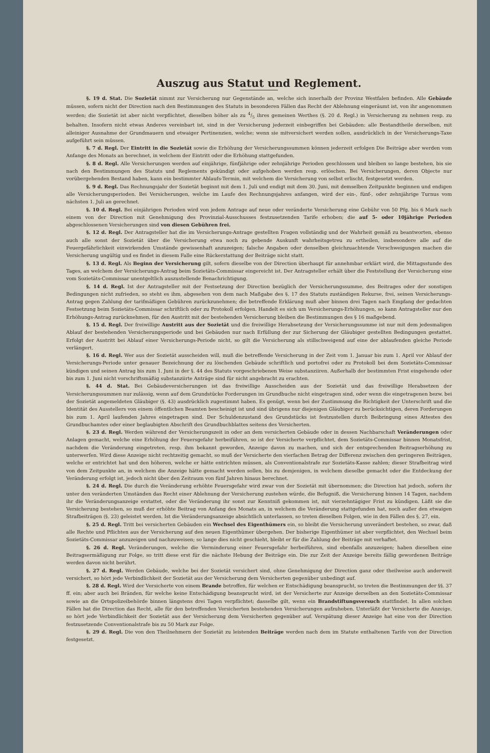Auszug aus Statut und Reglement.
§. 19 d. Stat. Die Sozietät nimmt zur Versicherung nur Gegenstände an, welche sich innerhalb der Provinz Westfalen befinden. Alle Gebäude müssen, sofern nicht der Direction nach den Bestimmungen des Statuts in besonderen Fällen das Recht der Ablehnung eingeräumt ist, von ihr angenommen werden; die Sozietät ist aber nicht verpflichtet, dieselben höher als zu 4/5 ihres gemeinen Werthes (§. 20 d. Regl.) in Versicherung zu nehmen resp. zu behalten. Insofern nicht etwas Anderes vereinbart ist, sind in der Versicherung jederzeit einbegriffen bei Gebäuden: alle Bestandtheile derselben, mit alleiniger Ausnahme der Grundmauern und etwaiger Pertinenzien, welche; wenn sie mitversichert werden sollen, ausdrücklich in der Versicherungs-Taxe aufgeführt sein müssen.
§. 7 d. Regl. Der Eintritt in die Sozietät sowie die Erhöhung der Versicherungssummen können jederzeit erfolgen Die Beiträge aber werden vom Anfange des Monats an berechnet, in welchem der Eintritt oder die Erhöhung stattgefunden.
§. 8 d. Regl. Alle Versicherungen werden auf einjährige, fünfjährige oder zehnjährige Perioden geschlossen und bleiben so lange bestehen, bis sie nach den Bestimmungen des Statuts und Reglements gekündigt oder aufgehoben werden resp. erlöschen. Bei Versicherungen, deren Objecte nur vorübergehenden Bestand haben, kann ein bestimmter Ablaufs-Termin, mit welchem die Versicherung von selbst erlischt, festgesetzt werden.
§. 9 d. Regl. Das Rechnungsjahr der Sozietät beginnt mit dem 1. Juli und endigt mit dem 30. Juni, mit demselben Zeitpunkte beginnen und endigen alle Versicherungsperioden. Bei Versicherungen, welche im Laufe des Rechnungsjahres anfangen, wird der ein-, fünf-, oder zehnjährige Turnus vom nächsten 1. Juli an gerechnet.
§. 10 d. Regl. Bei einjährigen Perioden wird von jedem Antrage auf neue oder veränderte Versicherung eine Gebühr von 50 Pfg. bis 6 Mark nach einem von der Direction mit Genehmigung des Provinzial-Ausschusses festzusetzenden Tarife erhoben; die auf 5- oder 10jährige Perioden abgeschlossenen Versicherungen sind von diesen Gebühren frei.
§. 12 d. Regl. Der Antragsteller hat die im Versicherungs-Antrage gestellten Fragen vollständig und der Wahrheit gemäß zu beantworten, ebenso auch alle sonst der Sozietät über die Versicherung etwa noch zu gebende Auskunft wahrheitsgetreu zu ertheilen, insbesondere alle auf die Feuergefährlichkeit einwirkenden Umstände gewissenhaft anzuzeigen; falsche Angaben oder denselben gleichzuachtende Verschweigungen machen die Versicherung ungültig und es findet in diesem Falle eine Rückerstattung der Beiträge nicht statt.
§. 13 d. Regl. Als Beginn der Versicherung gilt, sofern dieselbe von der Direction überhaupt für annehmbar erklärt wird, die Mittagsstunde des Tages, an welchem der Versicherungs-Antrag beim Sozietäts-Commissar eingereicht ist. Der Antragsteller erhält über die Feststellung der Versicherung eine vom Sozietäts-Commissar unentgeltlich auszustellende Benachrichtigung.
§. 14 d. Regl. Ist der Antragsteller mit der Festsetzung der Direction bezüglich der Versicherungssumme, des Beitrages oder der sonstigen Bedingungen nicht zufrieden, so steht es ihm, abgesehen von dem nach Maßgabe des §. 17 des Statuts zuständigen Rekurse, frei, seinen Versicherungs-Antrag gegen Zahlung der tarifmäßigen Gebühren zurückzunehmen; die betreffende Erklärung muß aber binnen drei Tagen nach Empfang der gedachten Festsetzung beim Sozietäts-Commissar schriftlich oder zu Protokoll erfolgen. Handelt es sich um Versicherungs-Erhöhungen, so kann Antragsteller nur den Erhöhungs-Antrag zurücknehmen, für den Austritt mit der bestehenden Versicherung bleiben die Bestimmungen des § 16 maßgebend.
§. 15 d. Regl. Der freiwillige Austritt aus der Sozietät und die freiwillige Herabsetzung der Versicherungssumme ist nur mit dem jedesmaligen Ablauf der bestehenden Versicherungsperiode und bei Gebäuden nur nach Erfüllung der zur Sicherung der Gläubiger gestellten Bedingungen gestattet. Erfolgt der Austritt bei Ablauf einer Versicherungs-Periode nicht, so gilt die Versicherung als stillschweigend auf eine der ablaufenden gleiche Periode verlängert.
§. 16 d. Regl. Wer aus der Sozietät ausscheiden will, muß die betreffende Versicherung in der Zeit vom 1. Januar bis zum 1. April vor Ablauf der Versicherungs-Periode unter genauer Bezeichnung der zu löschenden Gebäude schriftlich und portofrei oder zu Protokoll bei dem Sozietäts-Commissar kündigen und seinen Antrag bis zum 1. Juni in der §. 44 des Statuts vorgeschriebenen Weise substanziiren. Außerhalb der bestimmten Frist eingehende oder bis zum 1. Juni nicht vorschriftsmäßig substanziirte Anträge sind für nicht angebracht zu erachten.
§. 44 d. Stat. Bei Gebäudeversicherungen ist das freiwillige Ausscheiden aus der Sozietät und das freiwillige Herabsetzen der Versicherungssummen nur zulässig, wenn auf dem Grundstücke Forderungen im Grundbuche nicht eingetragen sind, oder wenn die eingetragenen bezw. bei der Sozietät angemeldeten Gläubiger (§. 43) ausdrücklich zugestimmt haben. Es genügt, wenn bei der Zustimmung die Richtigkeit der Unterschrift und die Identität des Ausstellers von einem öffentlichen Beamten bescheinigt ist und sind übrigens nur diejenigen Gläubiger zu berücksichtigen, deren Forderungen bis zum 1. April laufenden Jahres eingetragen sind. Der Schuldenzustand des Grundstücks ist festzustellen durch Beibringung eines Attestes des Grundbuchamtes oder einer beglaubigten Abschrift des Grundbuchblattes seitens des Versicherten.
§. 23 d. Regl. Werden während der Versicherungszeit in oder an dem versicherten Gebäude oder in dessen Nachbarschaft Veränderungen oder Anlagen gemacht, welche eine Erhöhung der Feuersgefahr herbeiführen, so ist der Versicherte verpflichtet, dem Sozietäts-Commissar binnen Monatsfrist, nachdem die Veränderung eingetreten, resp. ihm bekannt geworden, Anzeige davon zu machen, und sich der entsprechenden Beitragserhöhung zu unterwerfen. Wird diese Anzeige nicht rechtzeitig gemacht, so muß der Versicherte den vierfachen Betrag der Differenz zwischen den geringeren Beiträgen, welche er entrichtet hat und den höheren, welche er hätte entrichten müssen, als Conventionalstrafe zur Sozietäts-Kasse zahlen; dieser Strafbeitrag wird von dem Zeitpunkte an, in welchem die Anzeige hätte gemacht werden sollen, bis zu demjenigen, in welchem dieselbe gemacht oder die Entdeckung der Veränderung erfolgt ist, jedoch nicht über den Zeitraum von fünf Jahren hinaus berechnet.
§. 24 d. Regl. Die durch die Veränderung erhöhte Feuersgefahr wird zwar von der Sozietät mit übernommen; die Direction hat jedoch, sofern ihr unter den veränderten Umständen das Recht einer Ablehnung der Versicherung zustehen würde, die Befugniß, die Versicherung binnen 14 Tagen, nachdem ihr die Veränderungsanzeige erstattet, oder die Veränderung ihr sonst zur Kenntniß gekommen ist, mit vierzehntägiger Frist zu kündigen. Läßt sie die Versicherung bestehen, so muß der erhöhte Beitrag von Anfang des Monats an, in welchem die Veränderung stattgefunden hat, noch außer den etwaigen Strafbeiträgen (§. 23) geleistet werden. Ist die Veränderungsanzeige absichtlich unterlassen, so treten dieselben Folgen, wie in den Fällen des §. 27, ein.
§. 25 d. Regl. Tritt bei versicherten Gebäuden ein Wechsel des Eigenthümers ein, so bleibt die Versicherung unverändert bestehen, so zwar, daß alle Rechte und Pflichten aus der Versicherung auf den neuen Eigenthümer übergehen. Der bisherige Eigenthümer ist aber verpflichtet, den Wechsel beim Sozietäts-Commissar anzuzeigen und nachzuweisen; so lange dies nicht geschieht, bleibt er für die Zahlung der Beiträge mit verhaftet.
§. 26 d. Regl. Veränderungen, welche die Verminderung einer Feuersgefahr herbeiführen, sind ebenfalls anzuzeigen; haben dieselben eine Beitragsermäßigung zur Folge, so tritt diese erst für die nächste Hebung der Beiträge ein. Die zur Zeit der Anzeige bereits fällig gewordenen Beiträge werden davon nicht berührt.
§. 27 d. Regl. Werden Gebäude, welche bei der Sozietät versichert sind, ohne Genehmigung der Direction ganz oder theilweise auch anderweit versichert, so hört jede Verbindlichkeit der Sozietät aus der Versicherung dem Versicherten gegenüber unbedingt auf.
§. 28 d. Regl. Wird der Versicherte von einem Brande betroffen, für welchen er Entschädigung beansprucht, so treten die Bestimmungen der §§. 37 ff. ein; aber auch bei Bränden, für welche keine Entschädigung beansprucht wird, ist der Versicherte zur Anzeige derselben an den Sozietäts-Commissar sowie an die Ortspolizeibehörde binnen längstens drei Tagen verpflichtet; dasselbe gilt, wenn ein Brandstiftungsversuch stattfindet. In allen solchen Fällen hat die Direction das Recht, alle für den betreffenden Versicherten bestehenden Versicherungen aufzuheben. Unterläßt der Versicherte die Anzeige, so hört jede Verbindlichkeit der Sozietät aus der Versicherung dem Versicherten gegenüber auf. Verspätung dieser Anzeige hat eine von der Direction festzusetzende Conventionalstrafe bis zu 50 Mark zur Folge.
§. 29 d. Regl. Die von den Theilnehmern der Sozietät zu leistenden Beiträge werden nach dem im Statute enthaltenen Tarife von der Direction festgesetzt.